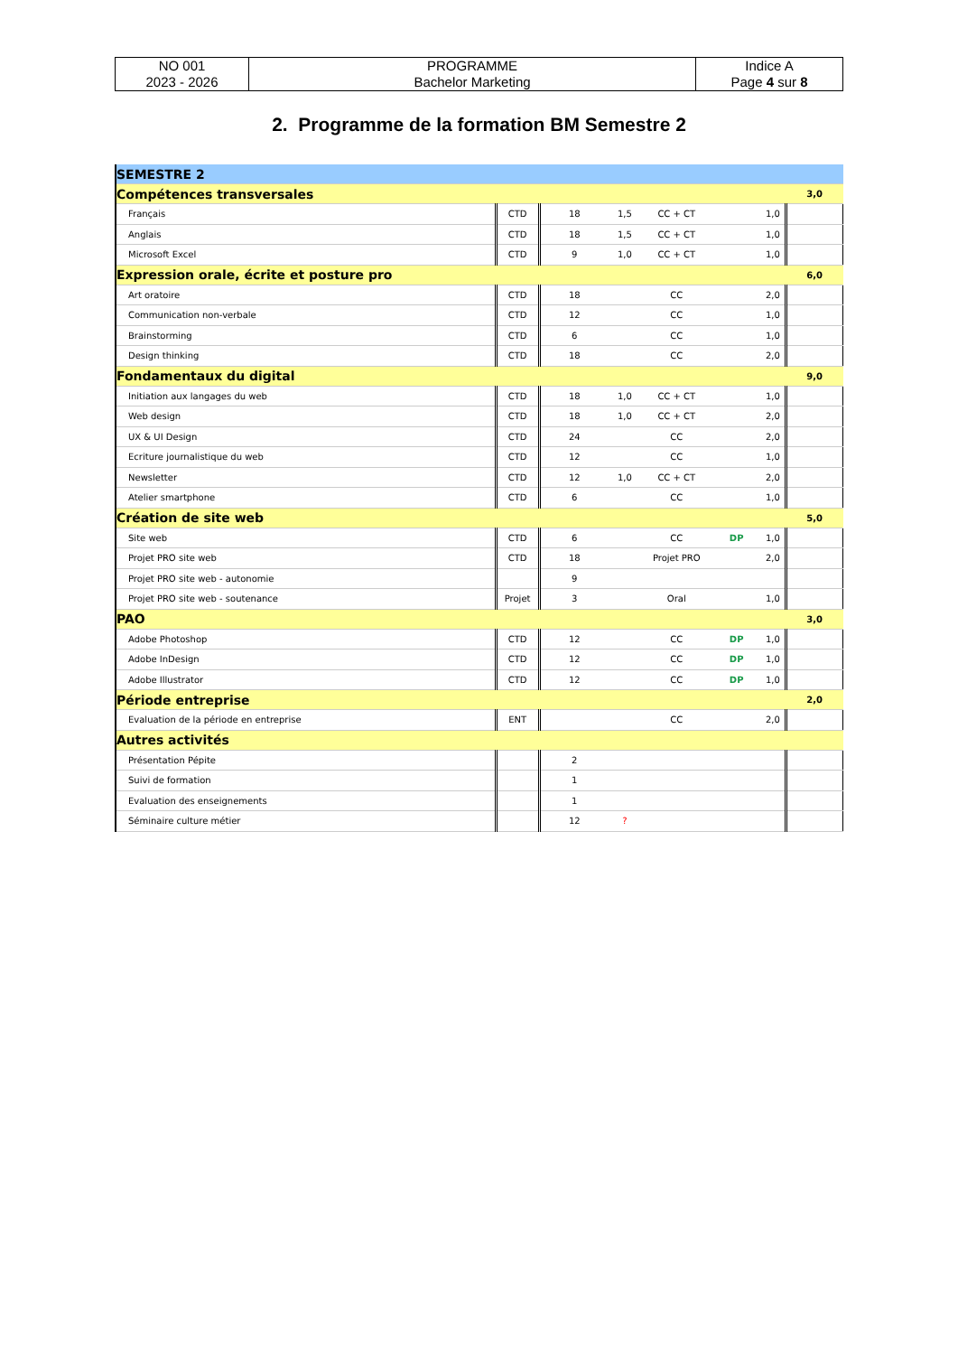| NO 001 2023 - 2026 | PROGRAMME Bachelor Marketing | Indice A Page 4 sur 8 |
2. Programme de la formation BM Semestre 2
| SEMESTRE 2 | | | | | | | |
| Compétences transversales | | | | | | | 3,0 |
| Français | CTD | 18 | 1,5 | CC + CT | | 1,0 | |
| Anglais | CTD | 18 | 1,5 | CC + CT | | 1,0 | |
| Microsoft Excel | CTD | 9 | 1,0 | CC + CT | | 1,0 | |
| Expression orale, écrite et posture pro | | | | | | | 6,0 |
| Art oratoire | CTD | 18 | | CC | | 2,0 | |
| Communication non-verbale | CTD | 12 | | CC | | 1,0 | |
| Brainstorming | CTD | 6 | | CC | | 1,0 | |
| Design thinking | CTD | 18 | | CC | | 2,0 | |
| Fondamentaux du digital | | | | | | | 9,0 |
| Initiation aux langages du web | CTD | 18 | 1,0 | CC + CT | | 1,0 | |
| Web design | CTD | 18 | 1,0 | CC + CT | | 2,0 | |
| UX & UI Design | CTD | 24 | | CC | | 2,0 | |
| Ecriture journalistique du web | CTD | 12 | | CC | | 1,0 | |
| Newsletter | CTD | 12 | 1,0 | CC + CT | | 2,0 | |
| Atelier smartphone | CTD | 6 | | CC | | 1,0 | |
| Création de site web | | | | | | | 5,0 |
| Site web | CTD | 6 | | CC | DP | 1,0 | |
| Projet PRO site web | CTD | 18 | | Projet PRO | | 2,0 | |
| Projet PRO site web - autonomie | | 9 | | | | | |
| Projet PRO site web - soutenance | Projet | 3 | | Oral | | 1,0 | |
| PAO | | | | | | | 3,0 |
| Adobe Photoshop | CTD | 12 | | CC | DP | 1,0 | |
| Adobe InDesign | CTD | 12 | | CC | DP | 1,0 | |
| Adobe Illustrator | CTD | 12 | | CC | DP | 1,0 | |
| Période entreprise | | | | | | | 2,0 |
| Evaluation de la période en entreprise | ENT | | | CC | | 2,0 | |
| Autres activités | | | | | | | |
| Présentation Pépite | | 2 | | | | | |
| Suivi de formation | | 1 | | | | | |
| Evaluation des enseignements | | 1 | | | | | |
| Séminaire culture métier | | 12 | ? | | | | |